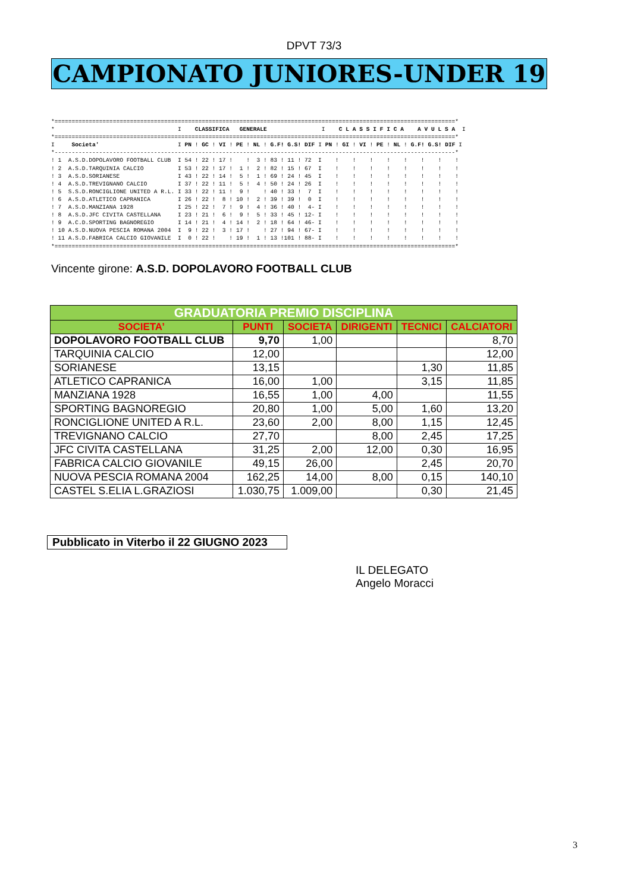DPVT 73/3
CAMPIONATO JUNIORES-UNDER 19
*=====================================================================================================================*
*                                    I    CLASSIFICA   GENERALE                I    C L A S S I F I C A    A V U L S A  I
*=====================================================================================================================*
I     Societa'                       I PN ! GC ! VI ! PE ! NL ! G.F! G.S! DIF I PN ! GI ! VI ! PE ! NL ! G.F! G.S! DIF I
*---------------------------------------------------------------------------------------------------------------------*
! 1  A.S.D.DOPOLAVORO FOOTBALL CLUB  I 54 ! 22 ! 17 !    !  3 ! 83 ! 11 ! 72  I    !    !    !    !    !    !    !    !
! 2  A.S.D.TARQUINIA CALCIO          I 53 ! 22 ! 17 !  1 !  2 ! 82 ! 15 ! 67  I    !    !    !    !    !    !    !    !
! 3  A.S.D.SORIANESE                 I 43 ! 22 ! 14 !  5 !  1 ! 69 ! 24 ! 45  I    !    !    !    !    !    !    !    !
! 4  A.S.D.TREVIGNANO CALCIO         I 37 ! 22 ! 11 !  5 !  4 ! 50 ! 24 ! 26  I    !    !    !    !    !    !    !    !
! 5  S.S.D.RONCIGLIONE UNITED A R.L. I 33 ! 22 ! 11 !  9 !    ! 40 ! 33 !  7  I    !    !    !    !    !    !    !    !
! 6  A.S.D.ATLETICO CAPRANICA        I 26 ! 22 !  8 ! 10 !  2 ! 39 ! 39 !  0  I    !    !    !    !    !    !    !    !
! 7  A.S.D.MANZIANA 1928             I 25 ! 22 !  7 !  9 !  4 ! 36 ! 40 !  4- I    !    !    !    !    !    !    !    !
! 8  A.S.D.JFC CIVITA CASTELLANA     I 23 ! 21 !  6 !  9 !  5 ! 33 ! 45 ! 12- I    !    !    !    !    !    !    !    !
! 9  A.C.D.SPORTING BAGNOREGIO       I 14 ! 21 !  4 ! 14 !  2 ! 18 ! 64 ! 46- I    !    !    !    !    !    !    !    !
! 10 A.S.D.NUOVA PESCIA ROMANA 2004  I  9 ! 22 !  3 ! 17 !    ! 27 ! 94 ! 67- I    !    !    !    !    !    !    !    !
! 11 A.S.D.FABRICA CALCIO GIOVANILE  I  0 ! 22 !    ! 19 !  1 ! 13 !101 ! 88- I    !    !    !    !    !    !    !    !
*=====================================================================================================================*
Vincente girone: A.S.D. DOPOLAVORO FOOTBALL CLUB
| GRADUATORIA PREMIO DISCIPLINA | | | | | |
| --- | --- | --- | --- | --- | --- |
| SOCIETA’ | PUNTI | SOCIETA | DIRIGENTI | TECNICI | CALCIATORI |
| DOPOLAVORO FOOTBALL CLUB | 9,70 | 1,00 | | | 8,70 |
| TARQUINIA CALCIO | 12,00 | | | | 12,00 |
| SORIANESE | 13,15 | | | 1,30 | 11,85 |
| ATLETICO CAPRANICA | 16,00 | 1,00 | | 3,15 | 11,85 |
| MANZIANA 1928 | 16,55 | 1,00 | 4,00 | | 11,55 |
| SPORTING BAGNOREGIO | 20,80 | 1,00 | 5,00 | 1,60 | 13,20 |
| RONCIGLIONE UNITED A R.L. | 23,60 | 2,00 | 8,00 | 1,15 | 12,45 |
| TREVIGNANO CALCIO | 27,70 | | 8,00 | 2,45 | 17,25 |
| JFC CIVITA CASTELLANA | 31,25 | 2,00 | 12,00 | 0,30 | 16,95 |
| FABRICA CALCIO GIOVANILE | 49,15 | 26,00 | | 2,45 | 20,70 |
| NUOVA PESCIA ROMANA 2004 | 162,25 | 14,00 | 8,00 | 0,15 | 140,10 |
| CASTEL S.ELIA L.GRAZIOSI | 1.030,75 | 1.009,00 | | 0,30 | 21,45 |
Pubblicato in Viterbo il 22 GIUGNO 2023
IL DELEGATO
Angelo Moracci
3